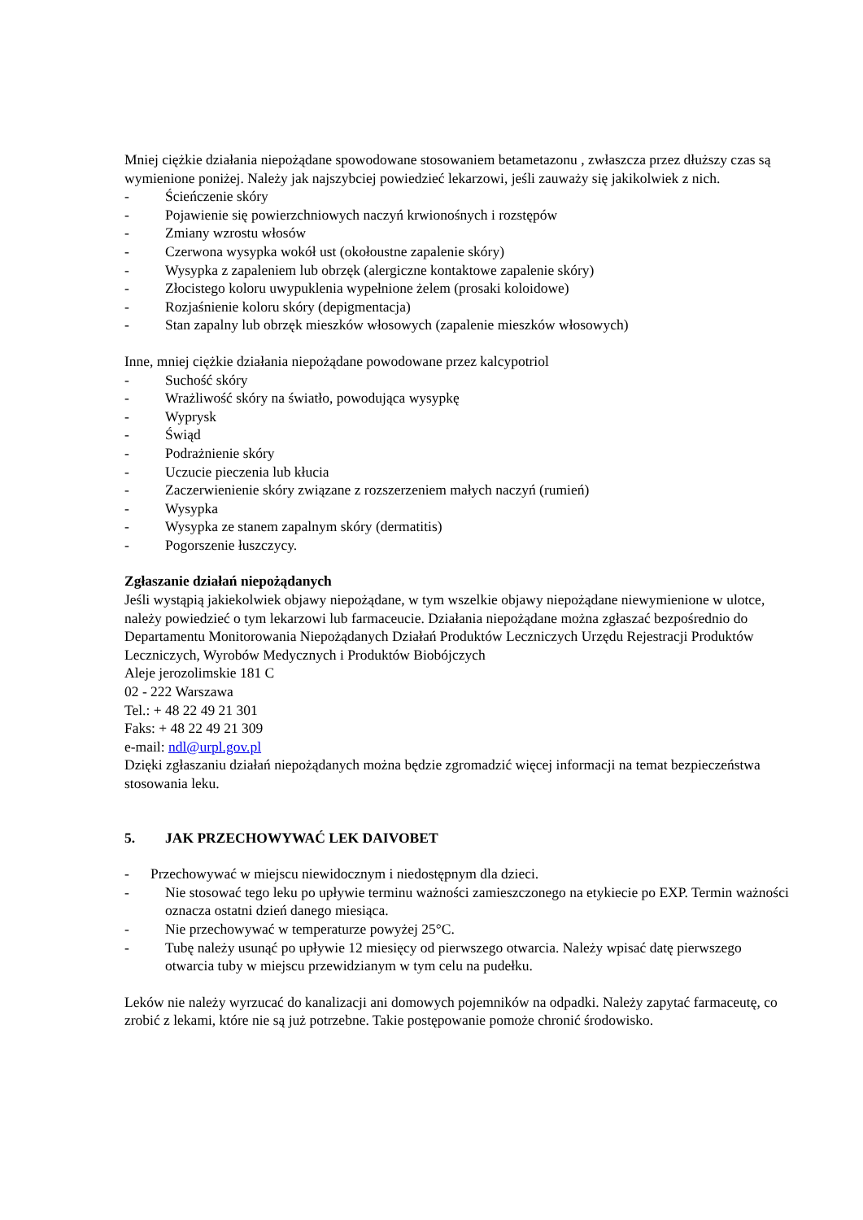Mniej ciężkie działania niepożądane spowodowane stosowaniem betametazonu , zwłaszcza przez dłuższy czas są wymienione poniżej. Należy jak najszybciej powiedzieć lekarzowi, jeśli zauważy się jakikolwiek z nich.
- Ścieńczenie skóry
- Pojawienie się powierzchniowych naczyń krwionośnych i rozstępów
- Zmiany wzrostu włosów
- Czerwona wysypka wokół ust (okołoustne zapalenie skóry)
- Wysypka z zapaleniem lub obrzęk (alergiczne kontaktowe zapalenie skóry)
- Złocistego koloru uwypuklenia wypełnione żelem (prosaki koloidowe)
- Rozjaśnienie koloru skóry (depigmentacja)
- Stan zapalny lub obrzęk mieszków włosowych (zapalenie mieszków włosowych)
Inne, mniej ciężkie działania niepożądane powodowane przez kalcypotriol
- Suchość skóry
- Wrażliwość skóry na światło, powodująca wysypkę
- Wyprysk
- Świąd
- Podrażnienie skóry
- Uczucie pieczenia lub kłucia
- Zaczerwienienie skóry związane z rozszerzeniem małych naczyń (rumień)
- Wysypka
- Wysypka ze stanem zapalnym skóry (dermatitis)
- Pogorszenie łuszczycy.
Zgłaszanie działań niepożądanych
Jeśli wystąpią jakiekolwiek objawy niepożądane, w tym wszelkie objawy niepożądane niewymienione w ulotce, należy powiedzieć o tym lekarzowi lub farmaceucie. Działania niepożądane można zgłaszać bezpośrednio do Departamentu Monitorowania Niepożądanych Działań Produktów Leczniczych Urzędu Rejestracji Produktów Leczniczych, Wyrobów Medycznych i Produktów Biobójczych
Aleje jerozolimskie 181 C
02 - 222 Warszawa
Tel.: + 48 22 49 21 301
Faks: + 48 22 49 21 309
e-mail: ndl@urpl.gov.pl
Dzięki zgłaszaniu działań niepożądanych można będzie zgromadzić więcej informacji na temat bezpieczeństwa stosowania leku.
5. JAK PRZECHOWYWAĆ LEK DAIVOBET
- Przechowywać w miejscu niewidocznym i niedostępnym dla dzieci.
- Nie stosować tego leku po upływie terminu ważności zamieszczonego na etykiecie po EXP. Termin ważności oznacza ostatni dzień danego miesiąca.
- Nie przechowywać w temperaturze powyżej 25°C.
- Tubę należy usunąć po upływie 12 miesięcy od pierwszego otwarcia. Należy wpisać datę pierwszego otwarcia tuby w miejscu przewidzianym w tym celu na pudełku.
Leków nie należy wyrzucać do kanalizacji ani domowych pojemników na odpadki. Należy zapytać farmaceutę, co zrobić z lekami, które nie są już potrzebne. Takie postępowanie pomoże chronić środowisko.